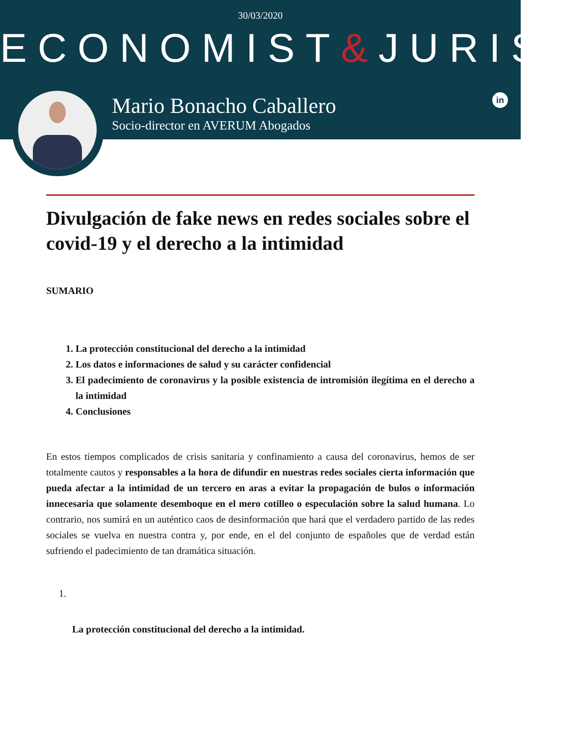30/03/2020
ECONOMIST&JURIST
Mario Bonacho Caballero
Socio-director en AVERUM Abogados
in
Divulgación de fake news en redes sociales sobre el covid-19 y el derecho a la intimidad
SUMARIO
1. La protección constitucional del derecho a la intimidad
2. Los datos e informaciones de salud y su carácter confidencial
3. El padecimiento de coronavirus y la posible existencia de intromisión ilegítima en el derecho a la intimidad
4. Conclusiones
En estos tiempos complicados de crisis sanitaria y confinamiento a causa del coronavirus, hemos de ser totalmente cautos y responsables a la hora de difundir en nuestras redes sociales cierta información que pueda afectar a la intimidad de un tercero en aras a evitar la propagación de bulos o información innecesaria que solamente desemboque en el mero cotilleo o especulación sobre la salud humana. Lo contrario, nos sumirá en un auténtico caos de desinformación que hará que el verdadero partido de las redes sociales se vuelva en nuestra contra y, por ende, en el del conjunto de españoles que de verdad están sufriendo el padecimiento de tan dramática situación.
1.
La protección constitucional del derecho a la intimidad.